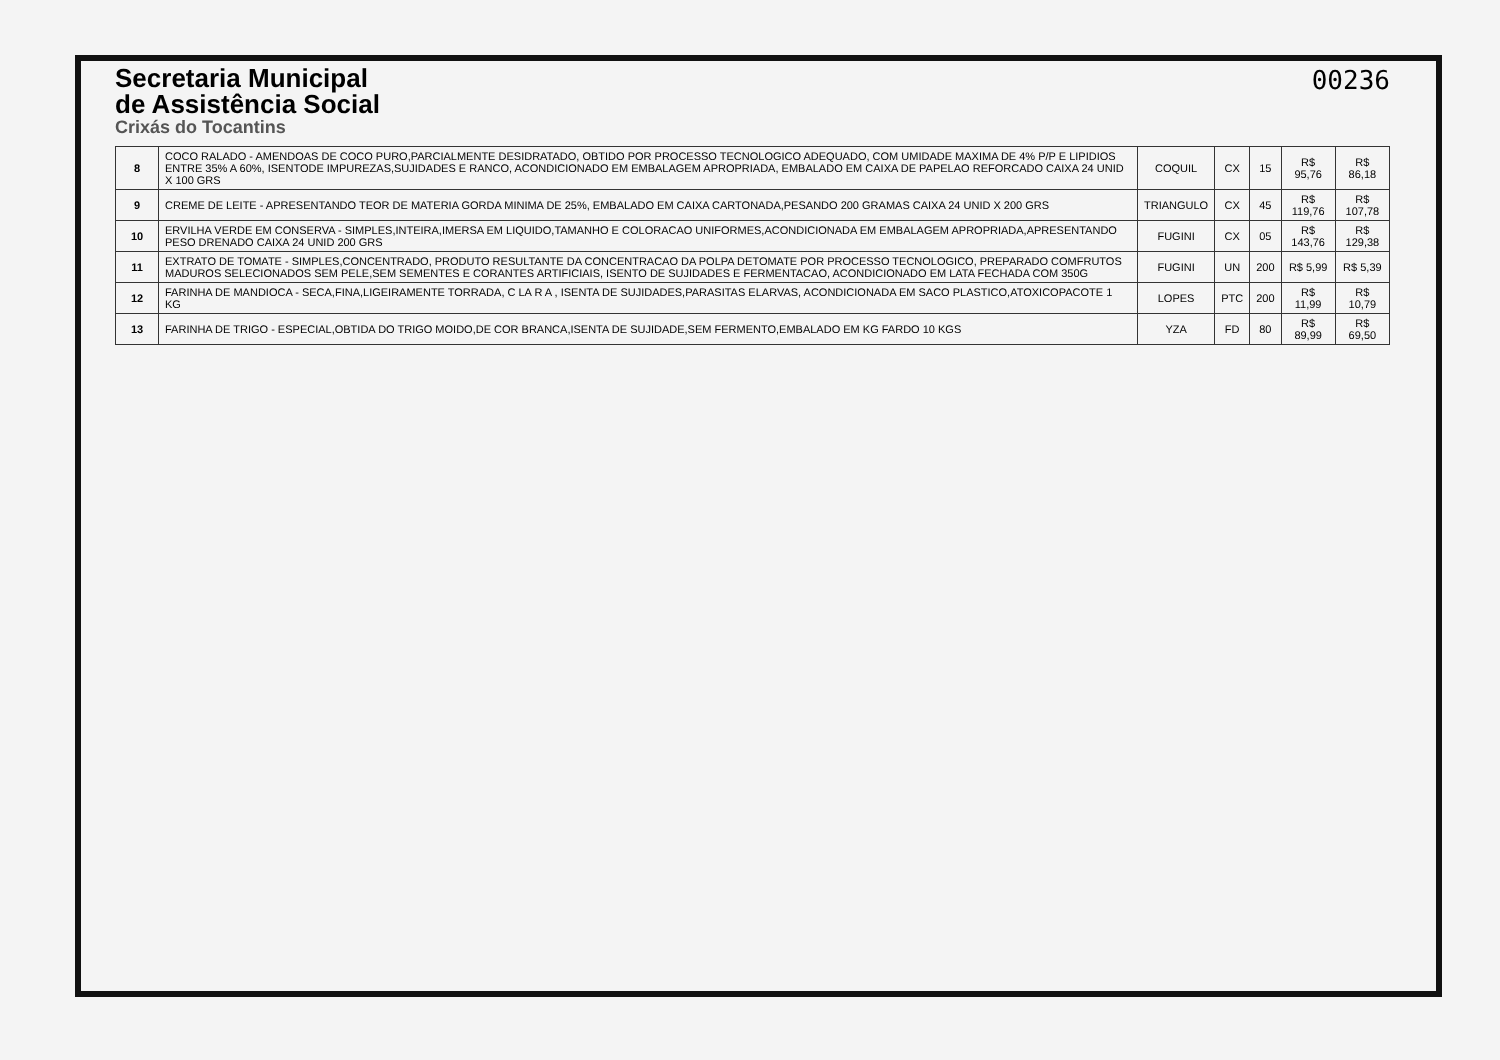Secretaria Municipal
de Assistência Social
Crixás do Tocantins
00236
| 8 | COCO RALADO - AMENDOAS DE COCO PURO,PARCIALMENTE DESIDRATADO, OBTIDO POR PROCESSO TECNOLOGICO ADEQUADO, COM UMIDADE MAXIMA DE 4% P/P E LIPIDIOS ENTRE 35% A 60%, ISENTODE IMPUREZAS,SUJIDADES E RANCO, ACONDICIONADO EM EMBALAGEM APROPRIADA, EMBALADO EM CAIXA DE PAPELAO REFORCADO CAIXA 24 UNID X 100 GRS | COQUIL | CX | 15 | R$ 95,76 | R$ 86,18 |
| 9 | CREME DE LEITE - APRESENTANDO TEOR DE MATERIA GORDA MINIMA DE 25%, EMBALADO EM CAIXA CARTONADA,PESANDO 200 GRAMAS CAIXA 24 UNID X 200 GRS | TRIANGULO | CX | 45 | R$ 119,76 | R$ 107,78 |
| 10 | ERVILHA VERDE EM CONSERVA - SIMPLES,INTEIRA,IMERSA EM LIQUIDO,TAMANHO E COLORACAO UNIFORMES,ACONDICIONADA EM EMBALAGEM APROPRIADA,APRESENTANDO PESO DRENADO CAIXA 24 UNID 200 GRS | FUGINI | CX | 05 | R$ 143,76 | R$ 129,38 |
| 11 | EXTRATO DE TOMATE - SIMPLES,CONCENTRADO, PRODUTO RESULTANTE DA CONCENTRACAO DA POLPA DETOMATE POR PROCESSO TECNOLOGICO, PREPARADO COMFRUTOS MADUROS SELECIONADOS SEM PELE,SEM SEMENTES E CORANTES ARTIFICIAIS, ISENTO DE SUJIDADES E FERMENTACAO, ACONDICIONADO EM LATA FECHADA COM 350G | FUGINI | UN | 200 | R$ 5,99 | R$ 5,39 |
| 12 | FARINHA DE MANDIOCA - SECA,FINA,LIGEIRAMENTE TORRADA, C LA R A , ISENTA DE SUJIDADES,PARASITAS ELARVAS, ACONDICIONADA EM SACO PLASTICO,ATOXICOPACOTE 1 KG | LOPES | PTC | 200 | R$ 11,99 | R$ 10,79 |
| 13 | FARINHA DE TRIGO - ESPECIAL,OBTIDA DO TRIGO MOIDO,DE COR BRANCA,ISENTA DE SUJIDADE,SEM FERMENTO,EMBALADO EM KG FARDO 10 KGS | YZA | FD | 80 | R$ 89,99 | R$ 69,50 |